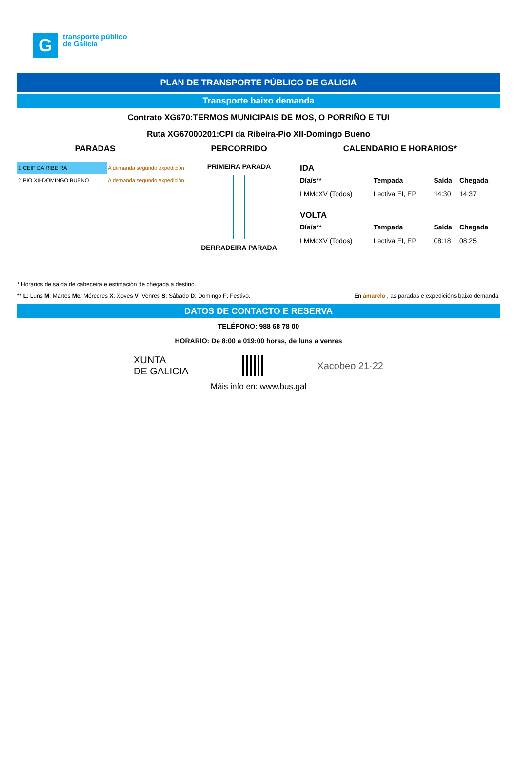G
transporte público
de Galicia
PLAN DE TRANSPORTE PÚBLICO DE GALICIA
Transporte baixo demanda
Contrato XG670:TERMOS MUNICIPAIS DE MOS, O PORRIÑO E TUI
Ruta XG67000201:CPI da Ribeira-Pio XII-Domingo Bueno
PARADAS
| 1 | CEIP DA RIBEIRA | A demanda segundo expedición |
| 2 | PIO XII-DOMINGO BUENO | A demanda segundo expedición |
PERCORRIDO
PRIMEIRA PARADA
DERRADEIRA PARADA
CALENDARIO E HORARIOS*
IDA
| Día/s** | Tempada | Saída | Chegada |
| --- | --- | --- | --- |
| LMMcXV (Todos) | Lectiva EI, EP | 14:30 | 14:37 |
VOLTA
| Día/s** | Tempada | Saída | Chegada |
| --- | --- | --- | --- |
| LMMcXV (Todos) | Lectiva EI, EP | 08:18 | 08:25 |
* Horarios de saída de cabeceira e estimación de chegada a destino.
** L: Luns M: Martes Mc: Mércores X: Xoves V: Venres S: Sábado D: Domingo F: Festivo. En amarelo , as paradas e expedicións baixo demanda.
DATOS DE CONTACTO E RESERVA
TELÉFONO: 988 68 78 00
HORARIO: De 8:00 a 019:00 horas, de luns a venres
XUNTA
DE GALICIA Xacobeo 21·22
Máis info en: www.bus.gal